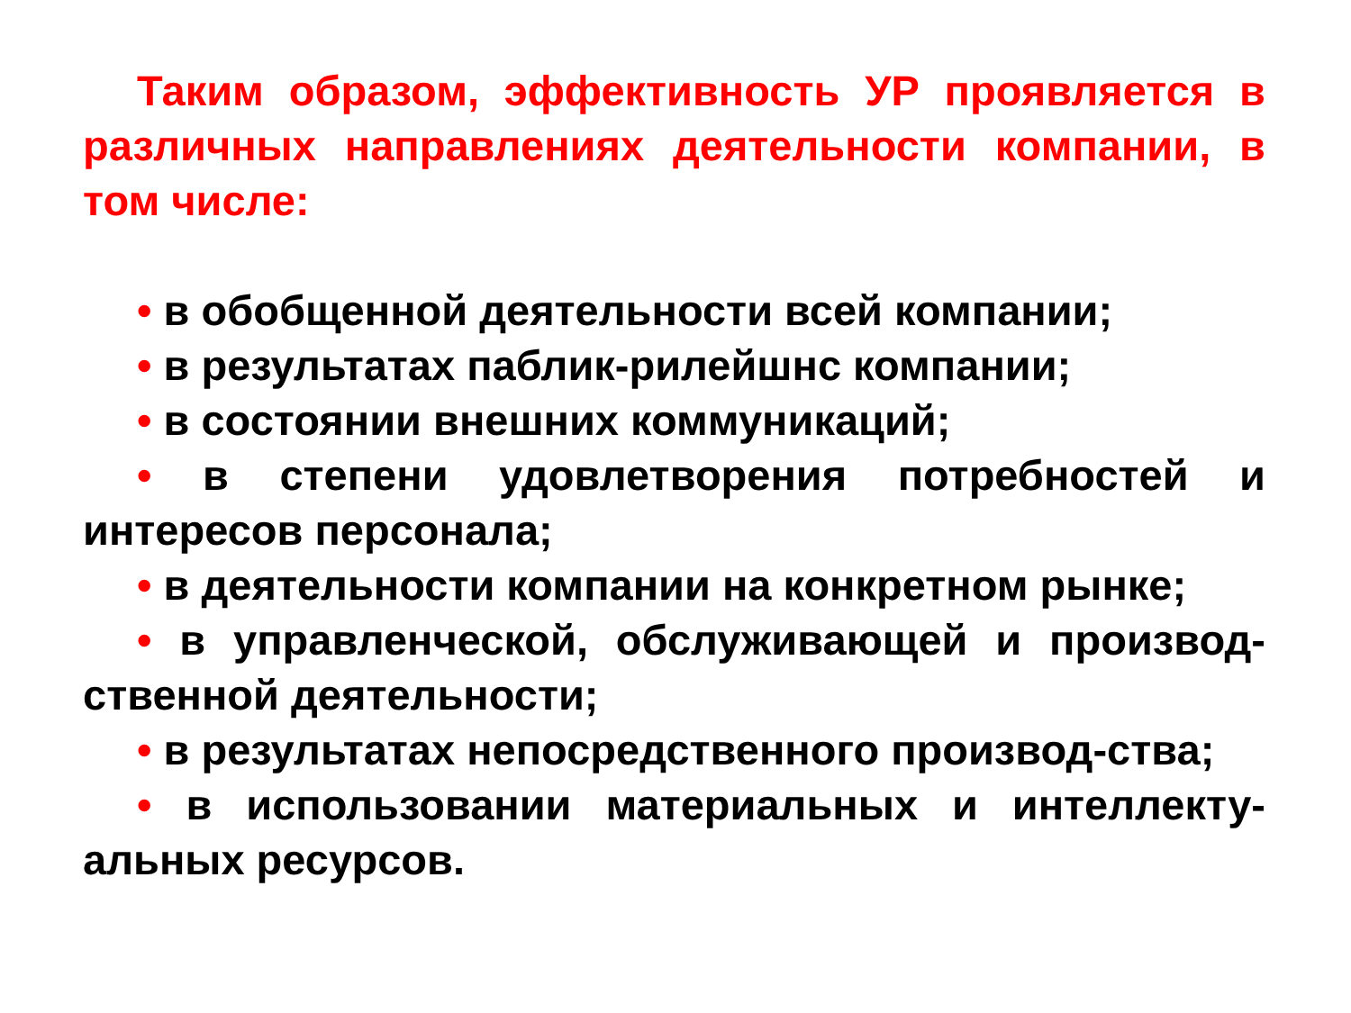Таким образом, эффективность УР проявляется в различных направлениях деятельности компании, в том числе:
• в обобщенной деятельности всей компании;
• в результатах паблик-рилейшнс компании;
• в состоянии внешних коммуникаций;
• в степени удовлетворения потребностей и интересов персонала;
• в деятельности компании на конкретном рынке;
• в управленческой, обслуживающей и производ-ственной деятельности;
• в результатах непосредственного производ-ства;
• в использовании материальных и интеллекту-альных ресурсов.